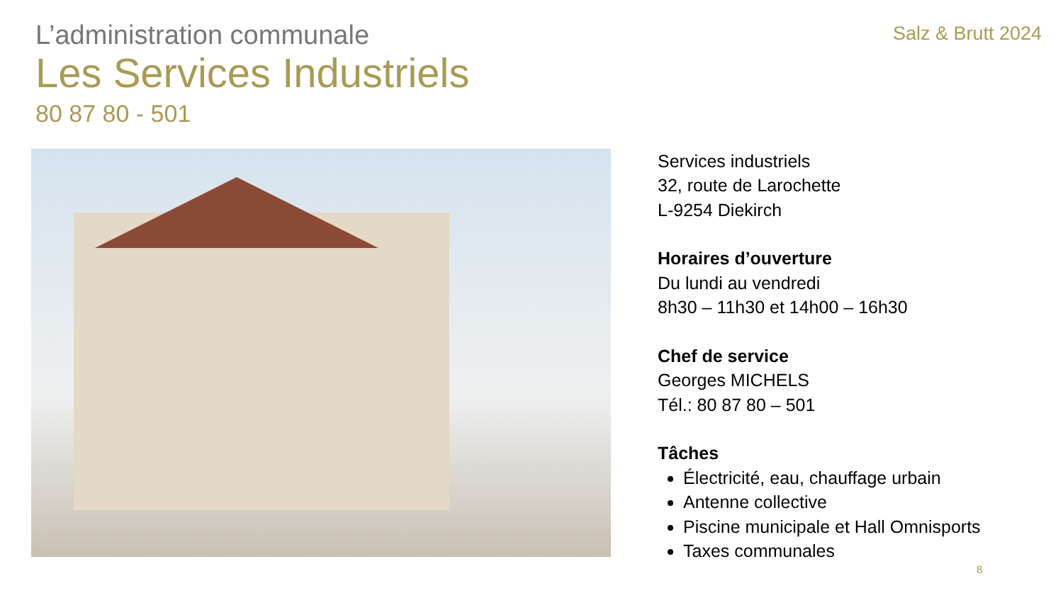L’administration communale
Salz & Brutt 2024
Les Services Industriels
80 87 80 - 501
Services industriels
32, route de Larochette
L-9254 Diekirch
Horaires d’ouverture
Du lundi au vendredi
8h30 – 11h30 et 14h00 – 16h30
Chef de service
Georges MICHELS
Tél.: 80 87 80 – 501
Tâches
Électricité, eau, chauffage urbain
Antenne collective
Piscine municipale et Hall Omnisports
Taxes communales
8